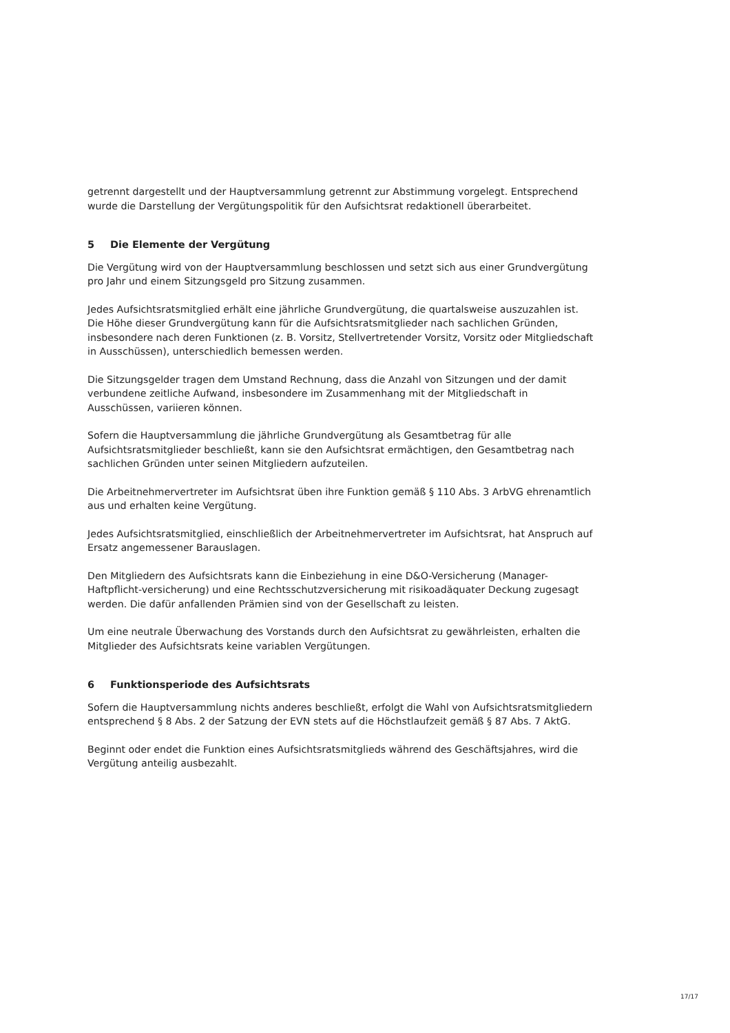getrennt dargestellt und der Hauptversammlung getrennt zur Abstimmung vorgelegt. Entsprechend wurde die Darstellung der Vergütungspolitik für den Aufsichtsrat redaktionell überarbeitet.
5 Die Elemente der Vergütung
Die Vergütung wird von der Hauptversammlung beschlossen und setzt sich aus einer Grundvergütung pro Jahr und einem Sitzungsgeld pro Sitzung zusammen.
Jedes Aufsichtsratsmitglied erhält eine jährliche Grundvergütung, die quartalsweise auszuzahlen ist. Die Höhe dieser Grundvergütung kann für die Aufsichtsratsmitglieder nach sachlichen Gründen, insbesondere nach deren Funktionen (z. B. Vorsitz, Stellvertretender Vorsitz, Vorsitz oder Mitgliedschaft in Ausschüssen), unterschiedlich bemessen werden.
Die Sitzungsgelder tragen dem Umstand Rechnung, dass die Anzahl von Sitzungen und der damit verbundene zeitliche Aufwand, insbesondere im Zusammenhang mit der Mitgliedschaft in Ausschüssen, variieren können.
Sofern die Hauptversammlung die jährliche Grundvergütung als Gesamtbetrag für alle Aufsichtsratsmitglieder beschließt, kann sie den Aufsichtsrat ermächtigen, den Gesamtbetrag nach sachlichen Gründen unter seinen Mitgliedern aufzuteilen.
Die Arbeitnehmervertreter im Aufsichtsrat üben ihre Funktion gemäß § 110 Abs. 3 ArbVG ehrenamtlich aus und erhalten keine Vergütung.
Jedes Aufsichtsratsmitglied, einschließlich der Arbeitnehmervertreter im Aufsichtsrat, hat Anspruch auf Ersatz angemessener Barauslagen.
Den Mitgliedern des Aufsichtsrats kann die Einbeziehung in eine D&O-Versicherung (Manager- Haftpflicht-versicherung) und eine Rechtsschutzversicherung mit risikoadäquater Deckung zugesagt werden. Die dafür anfallenden Prämien sind von der Gesellschaft zu leisten.
Um eine neutrale Überwachung des Vorstands durch den Aufsichtsrat zu gewährleisten, erhalten die Mitglieder des Aufsichtsrats keine variablen Vergütungen.
6 Funktionsperiode des Aufsichtsrats
Sofern die Hauptversammlung nichts anderes beschließt, erfolgt die Wahl von Aufsichtsratsmitgliedern entsprechend § 8 Abs. 2 der Satzung der EVN stets auf die Höchstlaufzeit gemäß § 87 Abs. 7 AktG.
Beginnt oder endet die Funktion eines Aufsichtsratsmitglieds während des Geschäftsjahres, wird die Vergütung anteilig ausbezahlt.
17/17